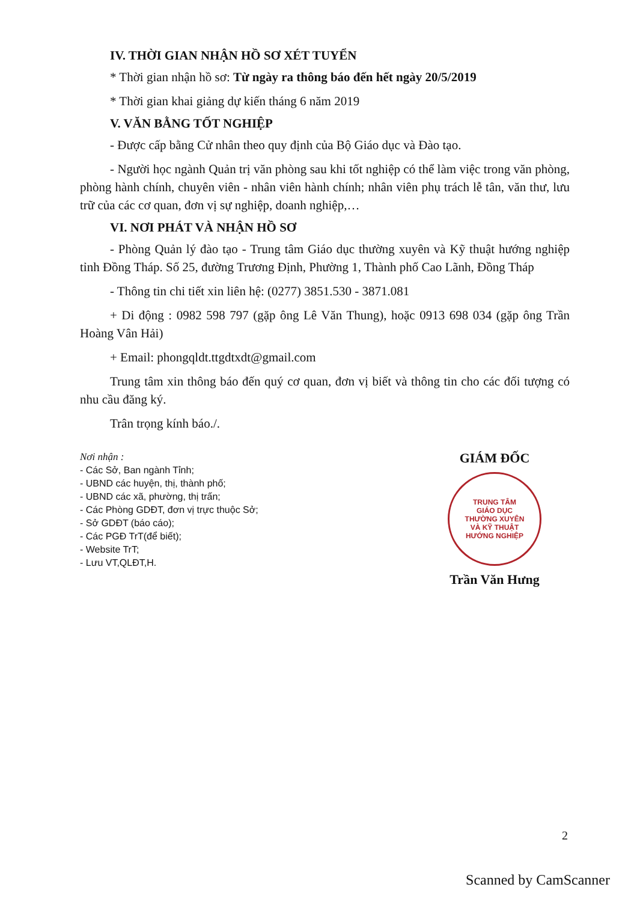IV. THỜI GIAN NHẬN HỒ SƠ XÉT TUYỂN
* Thời gian nhận hồ sơ: Từ ngày ra thông báo đến hết ngày 20/5/2019
* Thời gian khai giảng dự kiến tháng 6 năm 2019
V. VĂN BẰNG TỐT NGHIỆP
- Được cấp bằng Cử nhân theo quy định của Bộ Giáo dục và Đào tạo.
- Người học ngành Quản trị văn phòng sau khi tốt nghiệp có thể làm việc trong văn phòng, phòng hành chính, chuyên viên - nhân viên hành chính; nhân viên phụ trách lễ tân, văn thư, lưu trữ của các cơ quan, đơn vị sự nghiệp, doanh nghiệp,…
VI. NƠI PHÁT VÀ NHẬN HỒ SƠ
- Phòng Quản lý đào tạo - Trung tâm Giáo dục thường xuyên và Kỹ thuật hướng nghiệp tỉnh Đồng Tháp. Số 25, đường Trương Định, Phường 1, Thành phố Cao Lãnh, Đồng Tháp
- Thông tin chi tiết xin liên hệ: (0277) 3851.530 - 3871.081
+ Di động : 0982 598 797 (gặp ông Lê Văn Thung), hoặc 0913 698 034 (gặp ông Trần Hoàng Vân Hải)
+ Email: phongqldt.ttgdtxdt@gmail.com
Trung tâm xin thông báo đến quý cơ quan, đơn vị biết và thông tin cho các đối tượng có nhu cầu đăng ký.
Trân trọng kính báo./.
Nơi nhận :
- Các Sở, Ban ngành Tỉnh;
- UBND các huyện, thị, thành phố;
- UBND các xã, phường, thị trấn;
- Các Phòng GDĐT, đơn vị trực thuộc Sở;
- Sở GDĐT (báo cáo);
- Các PGĐ TrT(để biết);
- Website TrT;
- Lưu VT,QLĐT,H.
GIÁM ĐỐC
TRUNG TÂM
GIÁO DỤC
THƯỜNG XUYÊN
VÀ KỸ THUẬT
HƯỚNG NGHIỆP
Trần Văn Hưng
2
Scanned by CamScanner